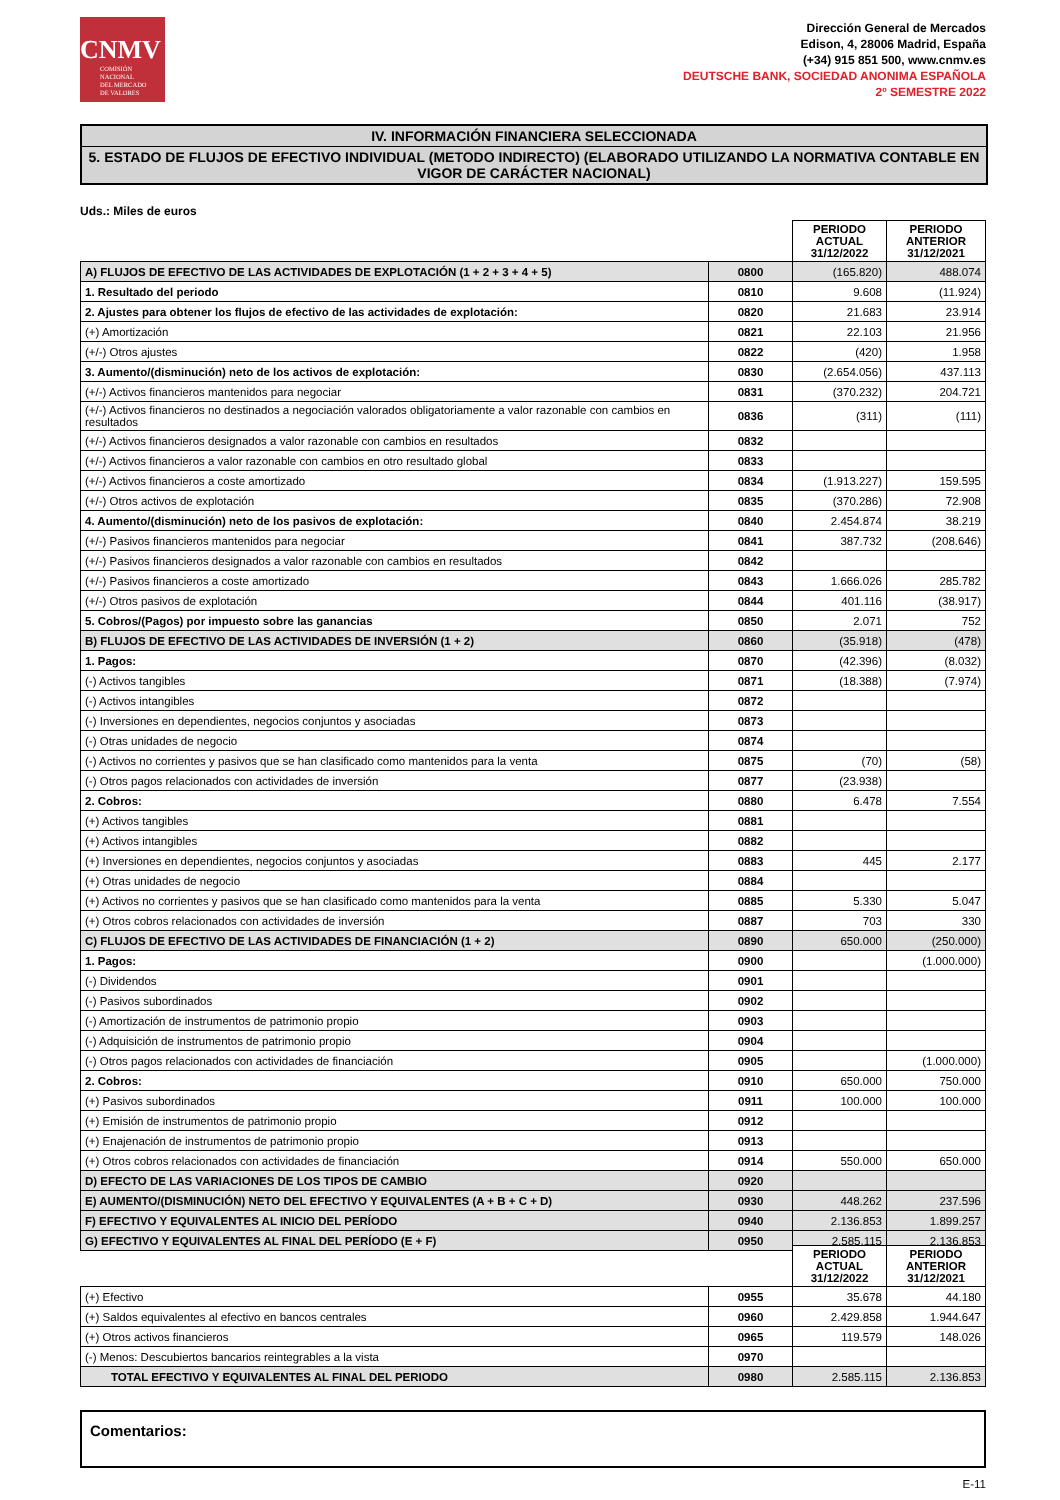CNMV
COMISIÓN
NACIONAL
DEL MERCADO
DE VALORES
Dirección General de Mercados
Edison, 4, 28006 Madrid, España
(+34) 915 851 500, www.cnmv.es
DEUTSCHE BANK, SOCIEDAD ANONIMA ESPAÑOLA
2º SEMESTRE 2022
IV. INFORMACIÓN FINANCIERA SELECCIONADA
5. ESTADO DE FLUJOS DE EFECTIVO INDIVIDUAL (METODO INDIRECTO) (ELABORADO UTILIZANDO LA NORMATIVA CONTABLE EN VIGOR DE CARÁCTER NACIONAL)
Uds.: Miles de euros
| | | PERIODO ACTUAL 31/12/2022 | PERIODO ANTERIOR 31/12/2021 |
| A) FLUJOS DE EFECTIVO DE LAS ACTIVIDADES DE EXPLOTACIÓN (1 + 2 + 3 + 4 + 5) | 0800 | (165.820) | 488.074 |
| 1. Resultado del periodo | 0810 | 9.608 | (11.924) |
| 2. Ajustes para obtener los flujos de efectivo de las actividades de explotación: | 0820 | 21.683 | 23.914 |
| (+) Amortización | 0821 | 22.103 | 21.956 |
| (+/-) Otros ajustes | 0822 | (420) | 1.958 |
| 3. Aumento/(disminución) neto de los activos de explotación: | 0830 | (2.654.056) | 437.113 |
| (+/-) Activos financieros mantenidos para negociar | 0831 | (370.232) | 204.721 |
| (+/-) Activos financieros no destinados a negociación valorados obligatoriamente a valor razonable con cambios en resultados | 0836 | (311) | (111) |
| (+/-) Activos financieros designados a valor razonable con cambios en resultados | 0832 | | |
| (+/-) Activos financieros a valor razonable con cambios en otro resultado global | 0833 | | |
| (+/-) Activos financieros a coste amortizado | 0834 | (1.913.227) | 159.595 |
| (+/-) Otros activos de explotación | 0835 | (370.286) | 72.908 |
| 4. Aumento/(disminución) neto de los pasivos de explotación: | 0840 | 2.454.874 | 38.219 |
| (+/-) Pasivos financieros mantenidos para negociar | 0841 | 387.732 | (208.646) |
| (+/-) Pasivos financieros designados a valor razonable con cambios en resultados | 0842 | | |
| (+/-) Pasivos financieros a coste amortizado | 0843 | 1.666.026 | 285.782 |
| (+/-) Otros pasivos de explotación | 0844 | 401.116 | (38.917) |
| 5. Cobros/(Pagos) por impuesto sobre las ganancias | 0850 | 2.071 | 752 |
| B) FLUJOS DE EFECTIVO DE LAS ACTIVIDADES DE INVERSIÓN (1 + 2) | 0860 | (35.918) | (478) |
| 1. Pagos: | 0870 | (42.396) | (8.032) |
| (-) Activos tangibles | 0871 | (18.388) | (7.974) |
| (-) Activos intangibles | 0872 | | |
| (-) Inversiones en dependientes, negocios conjuntos y asociadas | 0873 | | |
| (-) Otras unidades de negocio | 0874 | | |
| (-) Activos no corrientes y pasivos que se han clasificado como mantenidos para la venta | 0875 | (70) | (58) |
| (-) Otros pagos relacionados con actividades de inversión | 0877 | (23.938) | |
| 2. Cobros: | 0880 | 6.478 | 7.554 |
| (+) Activos tangibles | 0881 | | |
| (+) Activos intangibles | 0882 | | |
| (+) Inversiones en dependientes, negocios conjuntos y asociadas | 0883 | 445 | 2.177 |
| (+) Otras unidades de negocio | 0884 | | |
| (+) Activos no corrientes y pasivos que se han clasificado como mantenidos para la venta | 0885 | 5.330 | 5.047 |
| (+) Otros cobros relacionados con actividades de inversión | 0887 | 703 | 330 |
| C) FLUJOS DE EFECTIVO DE LAS ACTIVIDADES DE FINANCIACIÓN (1 + 2) | 0890 | 650.000 | (250.000) |
| 1. Pagos: | 0900 | | (1.000.000) |
| (-) Dividendos | 0901 | | |
| (-) Pasivos subordinados | 0902 | | |
| (-) Amortización de instrumentos de patrimonio propio | 0903 | | |
| (-) Adquisición de instrumentos de patrimonio propio | 0904 | | |
| (-) Otros pagos relacionados con actividades de financiación | 0905 | | (1.000.000) |
| 2. Cobros: | 0910 | 650.000 | 750.000 |
| (+) Pasivos subordinados | 0911 | 100.000 | 100.000 |
| (+) Emisión de instrumentos de patrimonio propio | 0912 | | |
| (+) Enajenación de instrumentos de patrimonio propio | 0913 | | |
| (+) Otros cobros relacionados con actividades de financiación | 0914 | 550.000 | 650.000 |
| D) EFECTO DE LAS VARIACIONES DE LOS TIPOS DE CAMBIO | 0920 | | |
| E) AUMENTO/(DISMINUCIÓN) NETO DEL EFECTIVO Y EQUIVALENTES (A + B + C + D) | 0930 | 448.262 | 237.596 |
| F) EFECTIVO Y EQUIVALENTES AL INICIO DEL PERÍODO | 0940 | 2.136.853 | 1.899.257 |
| G) EFECTIVO Y EQUIVALENTES AL FINAL DEL PERÍODO (E + F) | 0950 | 2.585.115 | 2.136.853 |
| | | PERIODO ACTUAL 31/12/2022 | PERIODO ANTERIOR 31/12/2021 |
| (+) Efectivo | 0955 | 35.678 | 44.180 |
| (+) Saldos equivalentes al efectivo en bancos centrales | 0960 | 2.429.858 | 1.944.647 |
| (+) Otros activos financieros | 0965 | 119.579 | 148.026 |
| (-) Menos: Descubiertos bancarios reintegrables a la vista | 0970 | | |
| TOTAL EFECTIVO Y EQUIVALENTES AL FINAL DEL PERIODO | 0980 | 2.585.115 | 2.136.853 |
Comentarios:
E-11